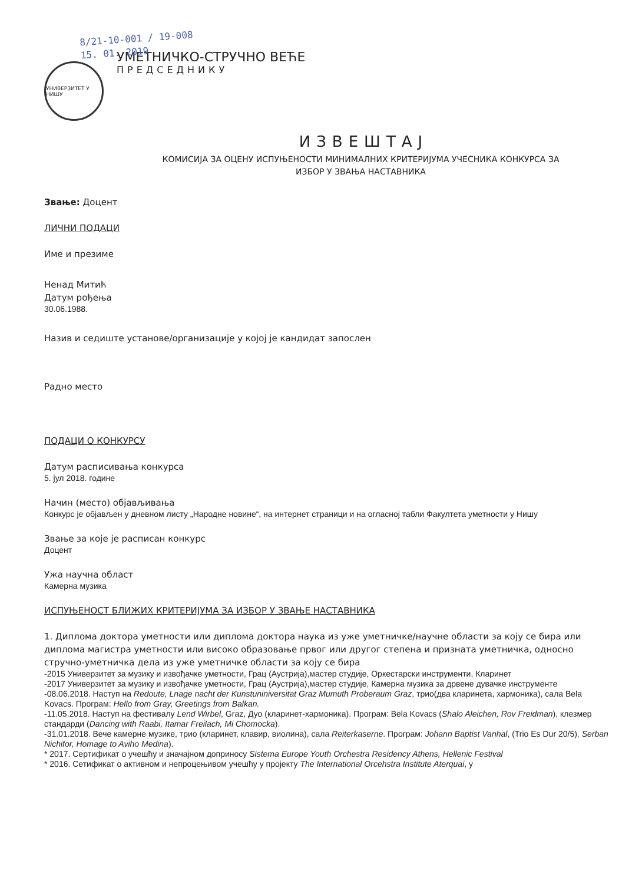8/21-10-001 / 19-008
15. 01. 2019
УНИВЕРЗИТЕТ У НИШУ
УМЕТНИЧКО-СТРУЧНО ВЕЋЕ
ПРЕДСЕДНИКУ
ИЗВЕШТАЈ
КОМИСИЈА ЗА ОЦЕНУ ИСПУЊЕНОСТИ МИНИМАЛНИХ КРИТЕРИЈУМА УЧЕСНИКА КОНКУРСА ЗА
ИЗБОР У ЗВАЊА НАСТАВНИКА
Звање: Доцент
ЛИЧНИ ПОДАЦИ
Име и презиме
Ненад Митић
Датум рођења
30.06.1988.
Назив и седиште установе/организације у којој је кандидат запослен
Радно место
ПОДАЦИ О КОНКУРСУ
Датум расписивања конкурса
5. јул 2018. године
Начин (место) објављивања
Конкурс је објављен у дневном листу „Народне новине“, на интернет страници и на огласној табли Факултета уметности у Нишу
Звање за које је расписан конкурс
Доцент
Ужа научна област
Камерна музика
ИСПУЊЕНОСТ БЛИЖИХ КРИТЕРИЈУМА ЗА ИЗБОР У ЗВАЊЕ НАСТАВНИКА
1. Диплома доктора уметности или диплома доктора наука из уже уметничке/научне области за коју се бира или диплома магистра уметности или високо образовање првог или другог степена и призната уметничка, односно стручно-уметничка дела из уже уметничке области за коју се бира
-2015 Универзитет за музику и извођачке уметности, Грац (Аустрија),мастер студије, Оркестарски инструменти, Кларинет
-2017 Универзитет за музику и извођачке уметности, Грац (Аустрија),мастер студије, Камерна музика за дрвене дувачке инструменте
-08.06.2018. Наступ на Redoute, Lnage nacht der Kunstuniniversitat Graz Mumuth Proberaum Graz, трио(два кларинета, хармоника), сала Bela Kovacs. Програм: Hello from Gray, Greetings from Balkan.
-11.05.2018. Наступ на фестивалу Lend Wirbel, Graz, Дуо (кларинет-хармоника). Програм: Bela Kovacs (Shalo Aleichen, Rov Freidman), клезмер стандарди (Dancing with Raabi, Itamar Freilach, Mi Chomocka).
-31.01.2018. Вече камерне музике, трио (кларинет, клавир, виолина), сала Reiterkaserne. Програм: Johann Baptist Vanhal, (Trio Es Dur 20/5), Serban Nichifor, Homage to Aviho Medina).
* 2017. Сертификат о учешћу и значајном доприносу Sistema Europe Youth Orchestra Residency Athens, Hellenic Festival
* 2016. Сетификат о активном и непроцењивом учешћу у пројекту The International Orcehstra Institute Aterquai, у